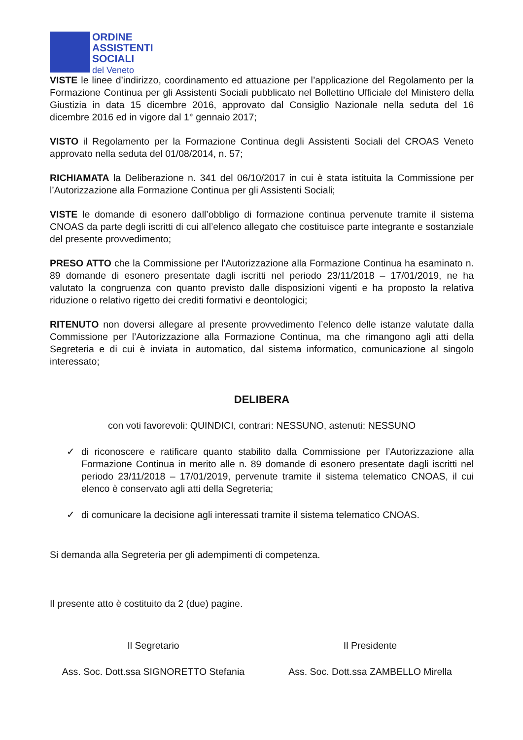ORDINE
ASSISTENTI
SOCIALI
del Veneto
VISTE le linee d’indirizzo, coordinamento ed attuazione per l’applicazione del Regolamento per la Formazione Continua per gli Assistenti Sociali pubblicato nel Bollettino Ufficiale del Ministero della Giustizia in data 15 dicembre 2016, approvato dal Consiglio Nazionale nella seduta del 16 dicembre 2016 ed in vigore dal 1° gennaio 2017;
VISTO il Regolamento per la Formazione Continua degli Assistenti Sociali del CROAS Veneto approvato nella seduta del 01/08/2014, n. 57;
RICHIAMATA la Deliberazione n. 341 del 06/10/2017 in cui è stata istituita la Commissione per l’Autorizzazione alla Formazione Continua per gli Assistenti Sociali;
VISTE le domande di esonero dall’obbligo di formazione continua pervenute tramite il sistema CNOAS da parte degli iscritti di cui all’elenco allegato che costituisce parte integrante e sostanziale del presente provvedimento;
PRESO ATTO che la Commissione per l’Autorizzazione alla Formazione Continua ha esaminato n. 89 domande di esonero presentate dagli iscritti nel periodo 23/11/2018 – 17/01/2019, ne ha valutato la congruenza con quanto previsto dalle disposizioni vigenti e ha proposto la relativa riduzione o relativo rigetto dei crediti formativi e deontologici;
RITENUTO non doversi allegare al presente provvedimento l’elenco delle istanze valutate dalla Commissione per l’Autorizzazione alla Formazione Continua, ma che rimangono agli atti della Segreteria e di cui è inviata in automatico, dal sistema informatico, comunicazione al singolo interessato;
DELIBERA
con voti favorevoli: QUINDICI, contrari: NESSUNO, astenuti: NESSUNO
✓ di riconoscere e ratificare quanto stabilito dalla Commissione per l’Autorizzazione alla Formazione Continua in merito alle n. 89 domande di esonero presentate dagli iscritti nel periodo 23/11/2018 – 17/01/2019, pervenute tramite il sistema telematico CNOAS, il cui elenco è conservato agli atti della Segreteria;
✓ di comunicare la decisione agli interessati tramite il sistema telematico CNOAS.
Si demanda alla Segreteria per gli adempimenti di competenza.
Il presente atto è costituito da 2 (due) pagine.
Il Segretario
Ass. Soc. Dott.ssa SIGNORETTO Stefania
Il Presidente
Ass. Soc. Dott.ssa ZAMBELLO Mirella